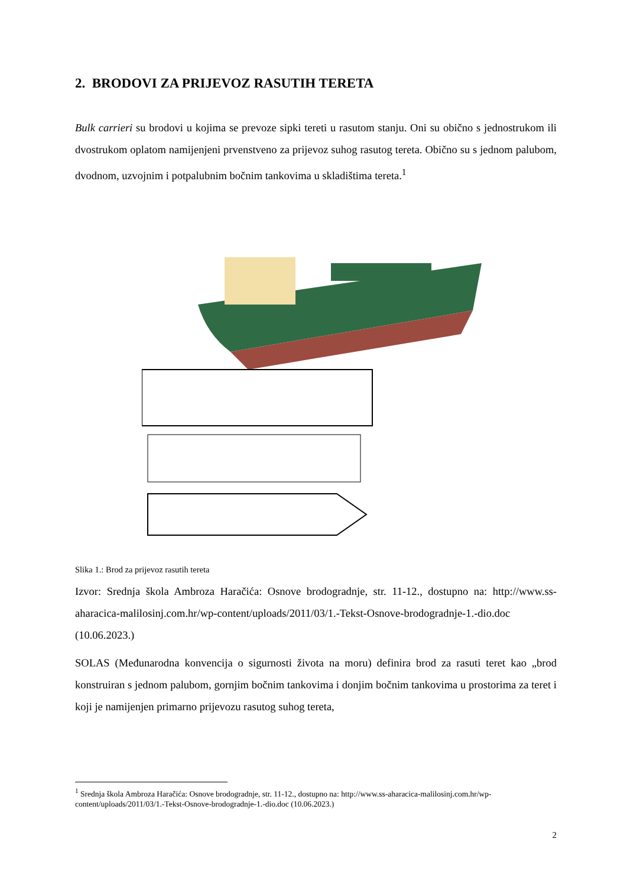2. BRODOVI ZA PRIJEVOZ RASUTIH TERETA
Bulk carrieri su brodovi u kojima se prevoze sipki tereti u rasutom stanju. Oni su obično s jednostrukom ili dvostrukom oplatom namijenjeni prvenstveno za prijevoz suhog rasutog tereta. Obično su s jednom palubom, dvodnom, uzvojnim i potpalubnim bočnim tankovima u skladištima tereta.<sup>1</sup>
Slika 1.: Brod za prijevoz rasutih tereta
Izvor: Srednja škola Ambroza Haračića: Osnove brodogradnje, str. 11-12., dostupno na: http://www.ss-aharacica-malilosinj.com.hr/wp-content/uploads/2011/03/1.-Tekst-Osnove-brodogradnje-1.-dio.doc (10.06.2023.)
SOLAS (Međunarodna konvencija o sigurnosti života na moru) definira brod za rasuti teret kao „brod konstruiran s jednom palubom, gornjim bočnim tankovima i donjim bočnim tankovima u prostorima za teret i koji je namijenjen primarno prijevozu rasutog suhog tereta,
<sup>1</sup> Srednja škola Ambroza Haračića: Osnove brodogradnje, str. 11-12., dostupno na: http://www.ss-aharacica-malilosinj.com.hr/wp-content/uploads/2011/03/1.-Tekst-Osnove-brodogradnje-1.-dio.doc (10.06.2023.)
2